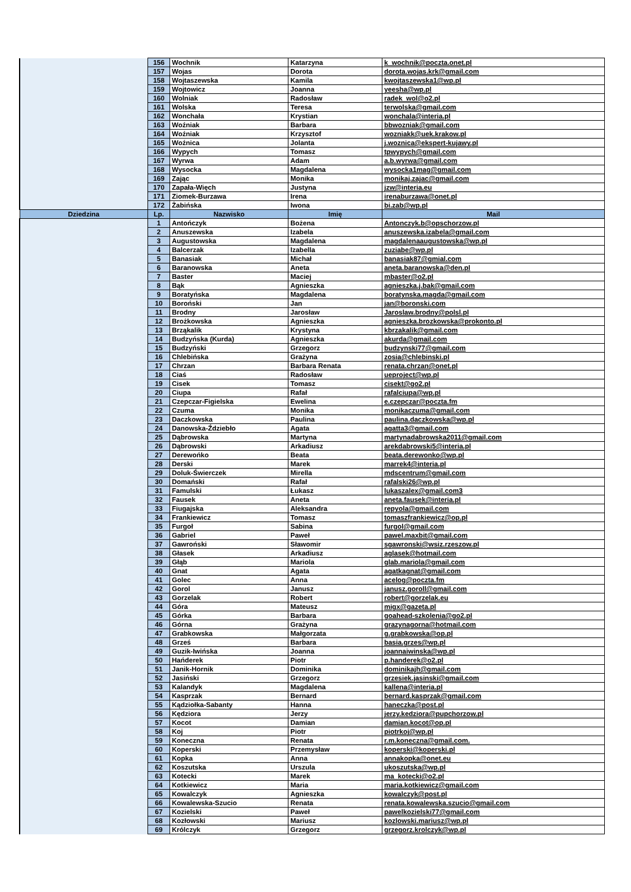| | 156 | Wochnik | Katarzyna | k_wochnik@poczta.onet.pl |
| | 157 | Wojas | Dorota | dorota.wojas.krk@gmail.com |
| | 158 | Wojtaszewska | Kamila | kwojtaszewska1@wp.pl |
| | 159 | Wojtowicz | Joanna | yeesha@wp.pl |
| | 160 | Wolniak | Radosław | radek_wol@o2.pl |
| | 161 | Wolska | Teresa | terwolska@gmail.com |
| | 162 | Wonchała | Krystian | wonchala@interia.pl |
| | 163 | Woźniak | Barbara | bbwozniak@gmail.com |
| | 164 | Woźniak | Krzysztof | wozniakk@uek.krakow.pl |
| | 165 | Woźnica | Jolanta | j.woznica@ekspert-kujawy.pl |
| | 166 | Wypych | Tomasz | tpwypych@gmail.com |
| | 167 | Wyrwa | Adam | a.b.wyrwa@gmail.com |
| | 168 | Wysocka | Magdalena | wysocka1mag@gmail.com |
| | 169 | Zając | Monika | monikaj.zajac@gmail.com |
| | 170 | Zapała-Więch | Justyna | jzw@interia.eu |
| | 171 | Ziomek-Burzawa | Irena | irenaburzawa@onet.pl |
| | 172 | Żabińska | Iwona | bi.zab@wp.pl |
| Dziedzina | Lp. | Nazwisko | Imię | Mail |
| | 1 | Antończyk | Bożena | Antonczyk.b@opschorzow.pl |
| | 2 | Anuszewska | Izabela | anuszewska.izabela@gmail.com |
| | 3 | Augustowska | Magdalena | magdalenaaugustowska@wp.pl |
| | 4 | Balcerzak | Izabella | zuziabe@wp.pl |
| | 5 | Banasiak | Michał | banasiak87@gmial.com |
| | 6 | Baranowska | Aneta | aneta.baranowska@den.pl |
| | 7 | Baster | Maciej | mbaster@o2.pl |
| | 8 | Bąk | Agnieszka | agnieszka.j.bak@gmail.com |
| | 9 | Boratyńska | Magdalena | boratynska.magda@gmail.com |
| | 10 | Boroński | Jan | jan@boronski.com |
| | 11 | Brodny | Jarosław | Jaroslaw.brodny@polsl.pl |
| | 12 | Brożkowska | Agnieszka | agnieszka.brozkowska@prokonto.pl |
| | 13 | Brząkalik | Krystyna | kbrzakalik@gmail.com |
| | 14 | Budzyńska (Kurda) | Agnieszka | akurda@gmail.com |
| | 15 | Budzyński | Grzegorz | budzynski77@gmail.com |
| | 16 | Chlebińska | Grażyna | zosia@chlebinski.pl |
| | 17 | Chrzan | Barbara Renata | renata.chrzan@onet.pl |
| | 18 | Ciaś | Radosław | ueproject@wp.pl |
| | 19 | Cisek | Tomasz | cisekt@go2.pl |
| | 20 | Ciupa | Rafał | rafalciupa@wp.pl |
| | 21 | Czepczar-Figielska | Ewelina | e.czepczar@poczta.fm |
| | 22 | Czuma | Monika | monikaczuma@gmail.com |
| | 23 | Daczkowska | Paulina | paulina.daczkowska@wp.pl |
| | 24 | Danowska-Ździebło | Agata | agatta3@gmail.com |
| | 25 | Dąbrowska | Martyna | martynadabrowska2011@gmail.com |
| | 26 | Dąbrowski | Arkadiusz | arekdabrowski5@interia.pl |
| | 27 | Derewońko | Beata | beata.derewonko@wp.pl |
| | 28 | Derski | Marek | marrek4@interia.pl |
| | 29 | Doluk-Świerczek | Mirella | mdscentrum@gmail.com |
| | 30 | Domański | Rafał | rafalski26@wp.pl |
| | 31 | Famulski | Łukasz | lukaszalex@gmail.com3 |
| | 32 | Fausek | Aneta | aneta.fausek@interia.pl |
| | 33 | Fiugajska | Aleksandra | repyola@gmail.com |
| | 34 | Frankiewicz | Tomasz | tomaszfrankiewicz@op.pl |
| | 35 | Furgoł | Sabina | furgol@gmail.com |
| | 36 | Gabriel | Paweł | pawel.maxbit@gmail.com |
| | 37 | Gawroński | Sławomir | sgawronski@wsiz.rzeszow.pl |
| | 38 | Głasek | Arkadiusz | aglasek@hotmail.com |
| | 39 | Głąb | Mariola | glab.mariola@gmail.com |
| | 40 | Gnat | Agata | agatkagnat@gmail.com |
| | 41 | Golec | Anna | acelog@poczta.fm |
| | 42 | Gorol | Janusz | janusz.goroll@gmail.com |
| | 43 | Gorzelak | Robert | robert@gorzelak.eu |
| | 44 | Góra | Mateusz | migx@gazeta.pl |
| | 45 | Górka | Barbara | goahead-szkolenia@go2.pl |
| | 46 | Górna | Grażyna | grazynagorna@hotmail.com |
| | 47 | Grabkowska | Małgorzata | g.grabkowska@op.pl |
| | 48 | Grześ | Barbara | basia.grzes@wp.pl |
| | 49 | Guzik-Iwińska | Joanna | joannaiwinska@wp.pl |
| | 50 | Hańderek | Piotr | p.handerek@o2.pl |
| | 51 | Janik-Hornik | Dominika | dominikajh@gmail.com |
| | 52 | Jasiński | Grzegorz | grzesiek.jasinski@gmail.com |
| | 53 | Kalandyk | Magdalena | kallena@interia.pl |
| | 54 | Kasprzak | Bernard | bernard.kasprzak@gmail.com |
| | 55 | Kądziołka-Sabanty | Hanna | haneczka@post.pl |
| | 56 | Kędziora | Jerzy | jerzy.kedziora@pupchorzow.pl |
| | 57 | Kocot | Damian | damian.kocot@op.pl |
| | 58 | Koj | Piotr | piotrkoj@wp.pl |
| | 59 | Koneczna | Renata | r.m.koneczna@gmail.com. |
| | 60 | Koperski | Przemysław | koperski@koperski.pl |
| | 61 | Kopka | Anna | annakopka@onet.eu |
| | 62 | Koszutska | Urszula | ukoszutska@wp.pl |
| | 63 | Kotecki | Marek | ma_kotecki@o2.pl |
| | 64 | Kotkiewicz | Maria | maria.kotkiewicz@gmail.com |
| | 65 | Kowalczyk | Agnieszka | kowalczyk@post.pl |
| | 66 | Kowalewska-Szucio | Renata | renata.kowalewska.szucio@gmail.com |
| | 67 | Kozielski | Paweł | pawelkozielski77@gmail.com |
| | 68 | Kozłowski | Mariusz | kozlowski.mariusz@wp.pl |
| | 69 | Królczyk | Grzegorz | grzegorz.krolczyk@wp.pl |